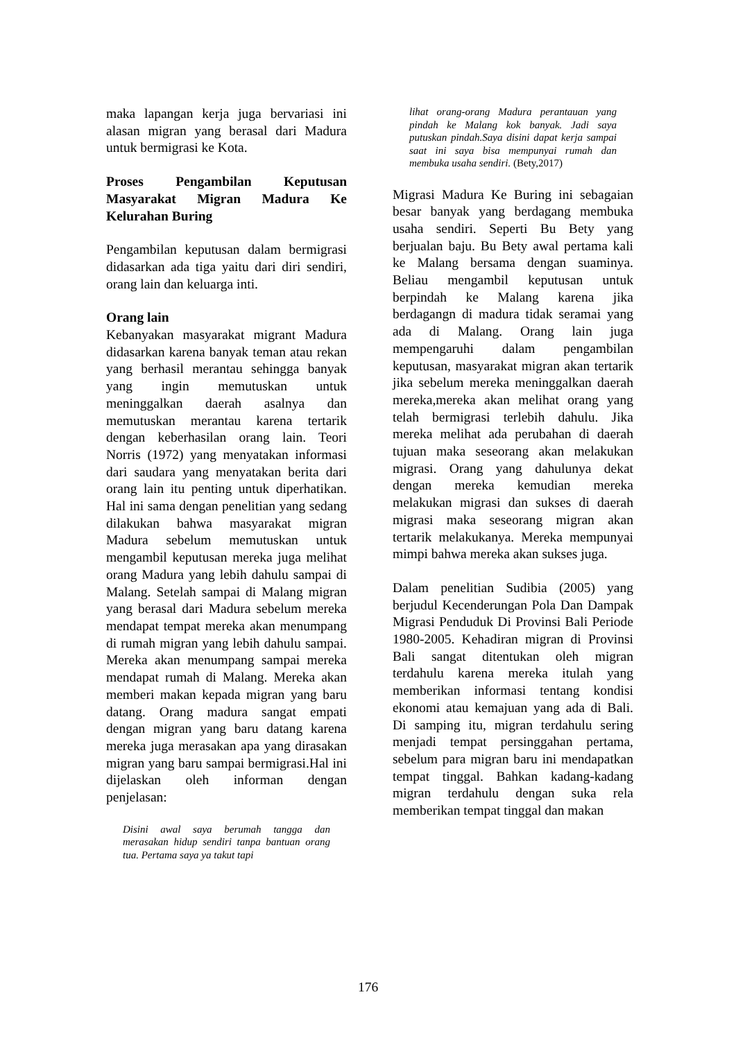maka lapangan kerja juga bervariasi ini alasan migran yang berasal dari Madura untuk bermigrasi ke Kota.
Proses Pengambilan Keputusan Masyarakat Migran Madura Ke Kelurahan Buring
Pengambilan keputusan dalam bermigrasi didasarkan ada tiga yaitu dari diri sendiri, orang lain dan keluarga inti.
Orang lain
Kebanyakan masyarakat migrant Madura didasarkan karena banyak teman atau rekan yang berhasil merantau sehingga banyak yang ingin memutuskan untuk meninggalkan daerah asalnya dan memutuskan merantau karena tertarik dengan keberhasilan orang lain. Teori Norris (1972) yang menyatakan informasi dari saudara yang menyatakan berita dari orang lain itu penting untuk diperhatikan. Hal ini sama dengan penelitian yang sedang dilakukan bahwa masyarakat migran Madura sebelum memutuskan untuk mengambil keputusan mereka juga melihat orang Madura yang lebih dahulu sampai di Malang. Setelah sampai di Malang migran yang berasal dari Madura sebelum mereka mendapat tempat mereka akan menumpang di rumah migran yang lebih dahulu sampai. Mereka akan menumpang sampai mereka mendapat rumah di Malang. Mereka akan memberi makan kepada migran yang baru datang. Orang madura sangat empati dengan migran yang baru datang karena mereka juga merasakan apa yang dirasakan migran yang baru sampai bermigrasi.Hal ini dijelaskan oleh informan dengan penjelasan:
Disini awal saya berumah tangga dan merasakan hidup sendiri tanpa bantuan orang tua. Pertama saya ya takut tapi
lihat orang-orang Madura perantauan yang pindah ke Malang kok banyak. Jadi saya putuskan pindah.Saya disini dapat kerja sampai saat ini saya bisa mempunyai rumah dan membuka usaha sendiri. (Bety,2017)
Migrasi Madura Ke Buring ini sebagaian besar banyak yang berdagang membuka usaha sendiri. Seperti Bu Bety yang berjualan baju. Bu Bety awal pertama kali ke Malang bersama dengan suaminya. Beliau mengambil keputusan untuk berpindah ke Malang karena jika berdagangn di madura tidak seramai yang ada di Malang. Orang lain juga mempengaruhi dalam pengambilan keputusan, masyarakat migran akan tertarik jika sebelum mereka meninggalkan daerah mereka,mereka akan melihat orang yang telah bermigrasi terlebih dahulu. Jika mereka melihat ada perubahan di daerah tujuan maka seseorang akan melakukan migrasi. Orang yang dahulunya dekat dengan mereka kemudian mereka melakukan migrasi dan sukses di daerah migrasi maka seseorang migran akan tertarik melakukanya. Mereka mempunyai mimpi bahwa mereka akan sukses juga.
Dalam penelitian Sudibia (2005) yang berjudul Kecenderungan Pola Dan Dampak Migrasi Penduduk Di Provinsi Bali Periode 1980-2005. Kehadiran migran di Provinsi Bali sangat ditentukan oleh migran terdahulu karena mereka itulah yang memberikan informasi tentang kondisi ekonomi atau kemajuan yang ada di Bali. Di samping itu, migran terdahulu sering menjadi tempat persinggahan pertama, sebelum para migran baru ini mendapatkan tempat tinggal. Bahkan kadang-kadang migran terdahulu dengan suka rela memberikan tempat tinggal dan makan
176